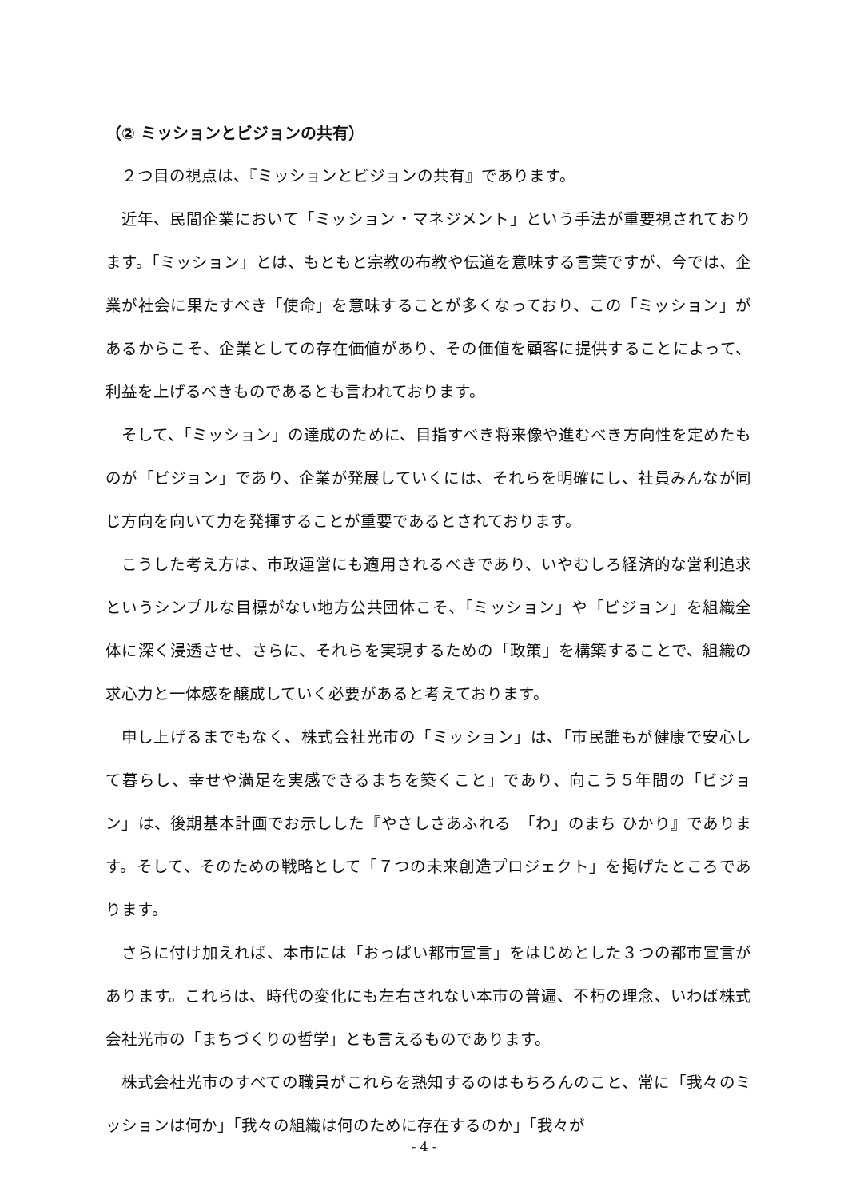（② ミッションとビジョンの共有）
２つ目の視点は、『ミッションとビジョンの共有』であります。
近年、民間企業において「ミッション・マネジメント」という手法が重要視されております。「ミッション」とは、もともと宗教の布教や伝道を意味する言葉ですが、今では、企業が社会に果たすべき「使命」を意味することが多くなっており、この「ミッション」があるからこそ、企業としての存在価値があり、その価値を顧客に提供することによって、利益を上げるべきものであるとも言われております。
そして、「ミッション」の達成のために、目指すべき将来像や進むべき方向性を定めたものが「ビジョン」であり、企業が発展していくには、それらを明確にし、社員みんなが同じ方向を向いて力を発揮することが重要であるとされております。
こうした考え方は、市政運営にも適用されるべきであり、いやむしろ経済的な営利追求というシンプルな目標がない地方公共団体こそ、「ミッション」や「ビジョン」を組織全体に深く浸透させ、さらに、それらを実現するための「政策」を構築することで、組織の求心力と一体感を醸成していく必要があると考えております。
申し上げるまでもなく、株式会社光市の「ミッション」は、「市民誰もが健康で安心して暮らし、幸せや満足を実感できるまちを築くこと」であり、向こう５年間の「ビジョン」は、後期基本計画でお示しした『やさしさあふれる　「わ」のまち ひかり』であります。そして、そのための戦略として「７つの未来創造プロジェクト」を掲げたところであります。
さらに付け加えれば、本市には「おっぱい都市宣言」をはじめとした３つの都市宣言があります。これらは、時代の変化にも左右されない本市の普遍、不朽の理念、いわば株式会社光市の「まちづくりの哲学」とも言えるものであります。
株式会社光市のすべての職員がこれらを熟知するのはもちろんのこと、常に「我々のミッションは何か」「我々の組織は何のために存在するのか」「我々が
- 4 -